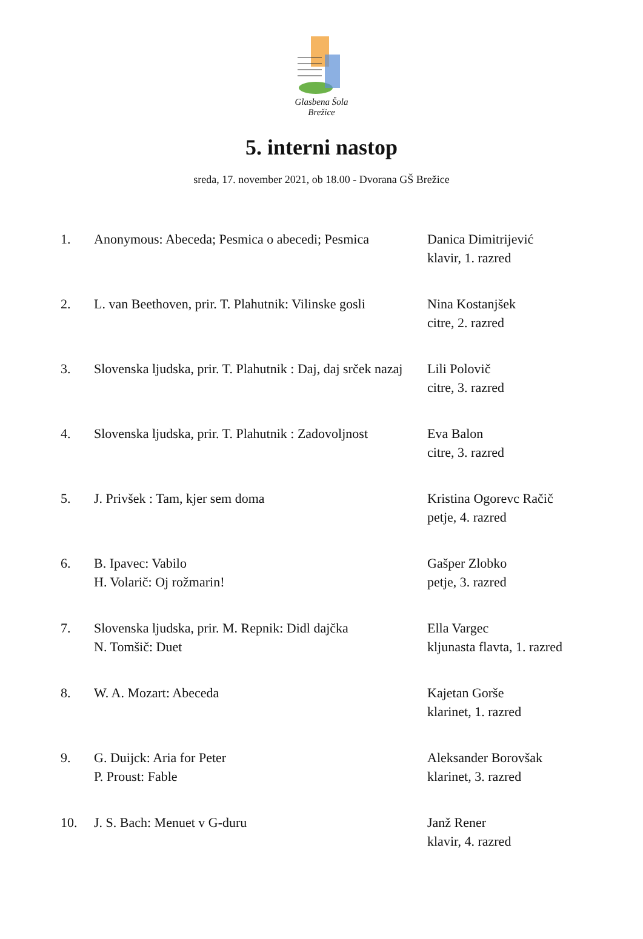Glasbena Šola Brežice
5. interni nastop
sreda, 17. november 2021, ob 18.00 - Dvorana GŠ Brežice
| 1. | Anonymous: Abeceda; Pesmica o abecedi; Pesmica | Danica Dimitrijević klavir, 1. razred |
| 2. | L. van Beethoven, prir. T. Plahutnik: Vilinske gosli | Nina Kostanjšek citre, 2. razred |
| 3. | Slovenska ljudska, prir. T. Plahutnik : Daj, daj srček nazaj | Lili Polovič citre, 3. razred |
| 4. | Slovenska ljudska, prir. T. Plahutnik : Zadovoljnost | Eva Balon citre, 3. razred |
| 5. | J. Privšek : Tam, kjer sem doma | Kristina Ogorevc Račič petje, 4. razred |
| 6. | B. Ipavec: Vabilo H. Volarič: Oj rožmarin! | Gašper Zlobko petje, 3. razred |
| 7. | Slovenska ljudska, prir. M. Repnik: Didl dajčka N. Tomšič: Duet | Ella Vargec kljunasta flavta, 1. razred |
| 8. | W. A. Mozart: Abeceda | Kajetan Gorše klarinet, 1. razred |
| 9. | G. Duijck: Aria for Peter P. Proust: Fable | Aleksander Borovšak klarinet, 3. razred |
| 10. | J. S. Bach: Menuet v G-duru | Janž Rener klavir, 4. razred |